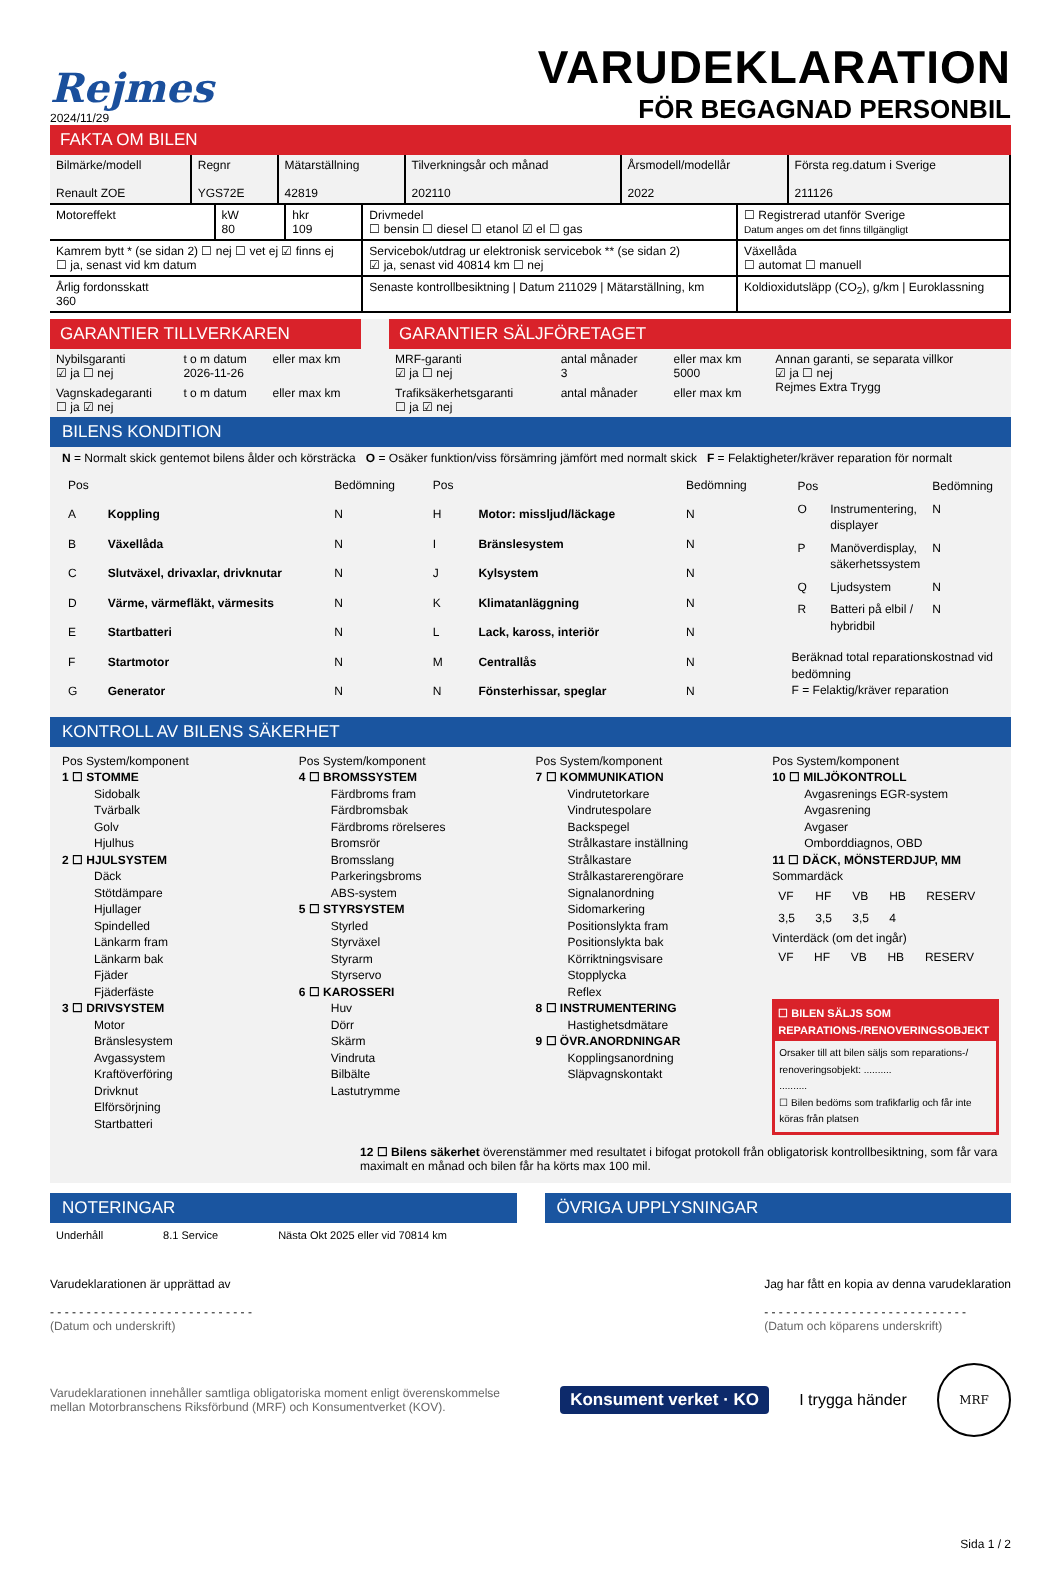Rejmes
2024/11/29
VARUDEKLARATION
FÖR BEGAGNAD PERSONBIL
FAKTA OM BILEN
| Bilmärke/modell Renault ZOE | Regnr YGS72E | Mätarställning 42819 | Tilverkningsår och månad 202110 | Årsmodell/modellår 2022 | Första reg.datum i Sverige 211126 |
| Motoreffekt | kW 80 | hkr 109 | Drivmedel ☐ bensin ☐ diesel ☐ etanol ☑ el ☐ gas | ☐ Registrerad utanför Sverige Datum anges om det finns tillgängligt |
| Kamrem bytt * (se sidan 2) ☐ nej ☐ vet ej ☑ finns ej ☐ ja, senast vid km datum | | | Servicebok/utdrag ur elektronisk servicebok ** (se sidan 2) ☑ ja, senast vid 40814 km ☐ nej | Växellåda ☐ automat ☐ manuell |
| Årlig fordonsskatt 360 | | | Senaste kontrollbesiktning / Datum 211029 / Mätarställning, km | Koldioxidutsläpp (CO<sub>2</sub>), g/km / Euroklassning |
GARANTIER TILLVERKAREN
| Nybilsgaranti ☑ ja ☐ nej | t o m datum 2026-11-26 | eller max km |
| Vagnskadegaranti ☐ ja ☑ nej | t o m datum | eller max km |
GARANTIER SÄLJFÖRETAGET
| MRF-garanti ☑ ja ☐ nej | antal månader 3 | eller max km 5000 | Annan garanti, se separata villkor ☑ ja ☐ nej Rejmes Extra Trygg |
| Trafiksäkerhetsgaranti ☐ ja ☑ nej | antal månader | eller max km | |
BILENS KONDITION
N = Normalt skick gentemot bilens ålder och körsträcka O = Osäker funktion/viss försämring jämfört med normalt skick F = Felaktigheter/kräver reparation för normalt
| Pos | | Bedömning |
| --- | --- | --- |
| A | Koppling | N |
| B | Växellåda | N |
| C | Slutväxel, drivaxlar, drivknutar | N |
| D | Värme, värmefläkt, värmesits | N |
| E | Startbatteri | N |
| F | Startmotor | N |
| G | Generator | N |
| Pos | | Bedömning |
| --- | --- | --- |
| H | Motor: missljud/läckage | N |
| I | Bränslesystem | N |
| J | Kylsystem | N |
| K | Klimatanläggning | N |
| L | Lack, kaross, interiör | N |
| M | Centrallås | N |
| N | Fönsterhissar, speglar | N |
| Pos | | Bedömning |
| --- | --- | --- |
| O | Instrumentering, displayer | N |
| P | Manöverdisplay, säkerhetssystem | N |
| Q | Ljudsystem | N |
| R | Batteri på elbil / hybridbil | N |
Beräknad total reparationskostnad vid bedömning
F = Felaktig/kräver reparation
KONTROLL AV BILENS SÄKERHET
Pos System/komponent
1 ☐ STOMME
Sidobalk
Tvärbalk
Golv
Hjulhus
2 ☐ HJULSYSTEM
Däck
Stötdämpare
Hjullager
Spindelled
Länkarm fram
Länkarm bak
Fjäder
Fjäderfäste
3 ☐ DRIVSYSTEM
Motor
Bränslesystem
Avgassystem
Kraftöverföring
Drivknut
Elförsörjning
Startbatteri
Pos System/komponent
4 ☐ BROMSSYSTEM
Färdbroms fram
Färdbromsbak
Färdbroms rörelseres
Bromsrör
Bromsslang
Parkeringsbroms
ABS-system
5 ☐ STYRSYSTEM
Styrled
Styrväxel
Styrarm
Styrservo
6 ☐ KAROSSERI
Huv
Dörr
Skärm
Vindruta
Bilbälte
Lastutrymme
Pos System/komponent
7 ☐ KOMMUNIKATION
Vindrutetorkare
Vindrutespolare
Backspegel
Strålkastare inställning
Strålkastare
Strålkastarerengörare
Signalanordning
Sidomarkering
Positionslykta fram
Positionslykta bak
Körriktningsvisare
Stopplycka
Reflex
8 ☐ INSTRUMENTERING
Hastighetsdmätare
9 ☐ ÖVR.ANORDNINGAR
Kopplingsanordning
Släpvagnskontakt
Pos System/komponent
10 ☐ MILJÖKONTROLL
Avgasrenings EGR-system
Avgasrening
Avgaser
Omborddiagnos, OBD
11 ☐ DÄCK, MÖNSTERDJUP, MM
Sommardäck
| VF | HF | VB | HB | RESERV |
| --- | --- | --- | --- | --- |
| 3,5 | 3,5 | 3,5 | 4 | |
Vinterdäck (om det ingår)
| VF | HF | VB | HB | RESERV |
| --- | --- | --- | --- | --- |
☐ BILEN SÄLJS SOM REPARATIONS-/RENOVERINGSOBJEKT
Orsaker till att bilen säljs som reparations-/ renoveringsobjekt: ..........
..........
☐ Bilen bedöms som trafikfarlig och får inte köras från platsen
12 ☐ Bilens säkerhet överenstämmer med resultatet i bifogat protokoll från obligatorisk kontrollbesiktning, som får vara maximalt en månad och bilen får ha körts max 100 mil.
NOTERINGAR
Underhåll 8.1 Service Nästa Okt 2025 eller vid 70814 km
ÖVRIGA UPPLYSNINGAR
Varudeklarationen är upprättad av
- - - - - - - - - - - - - - - - - - - - - - - - - - - -
(Datum och underskrift)
Jag har fått en kopia av denna varudeklaration
- - - - - - - - - - - - - - - - - - - - - - - - - - - -
(Datum och köparens underskrift)
Varudeklarationen innehåller samtliga obligatoriska moment enligt överenskommelse mellan Motorbranschens Riksförbund (MRF) och Konsumentverket (KOV).
Konsument verket · KO
I trygga händer
MRF
Sida 1 / 2